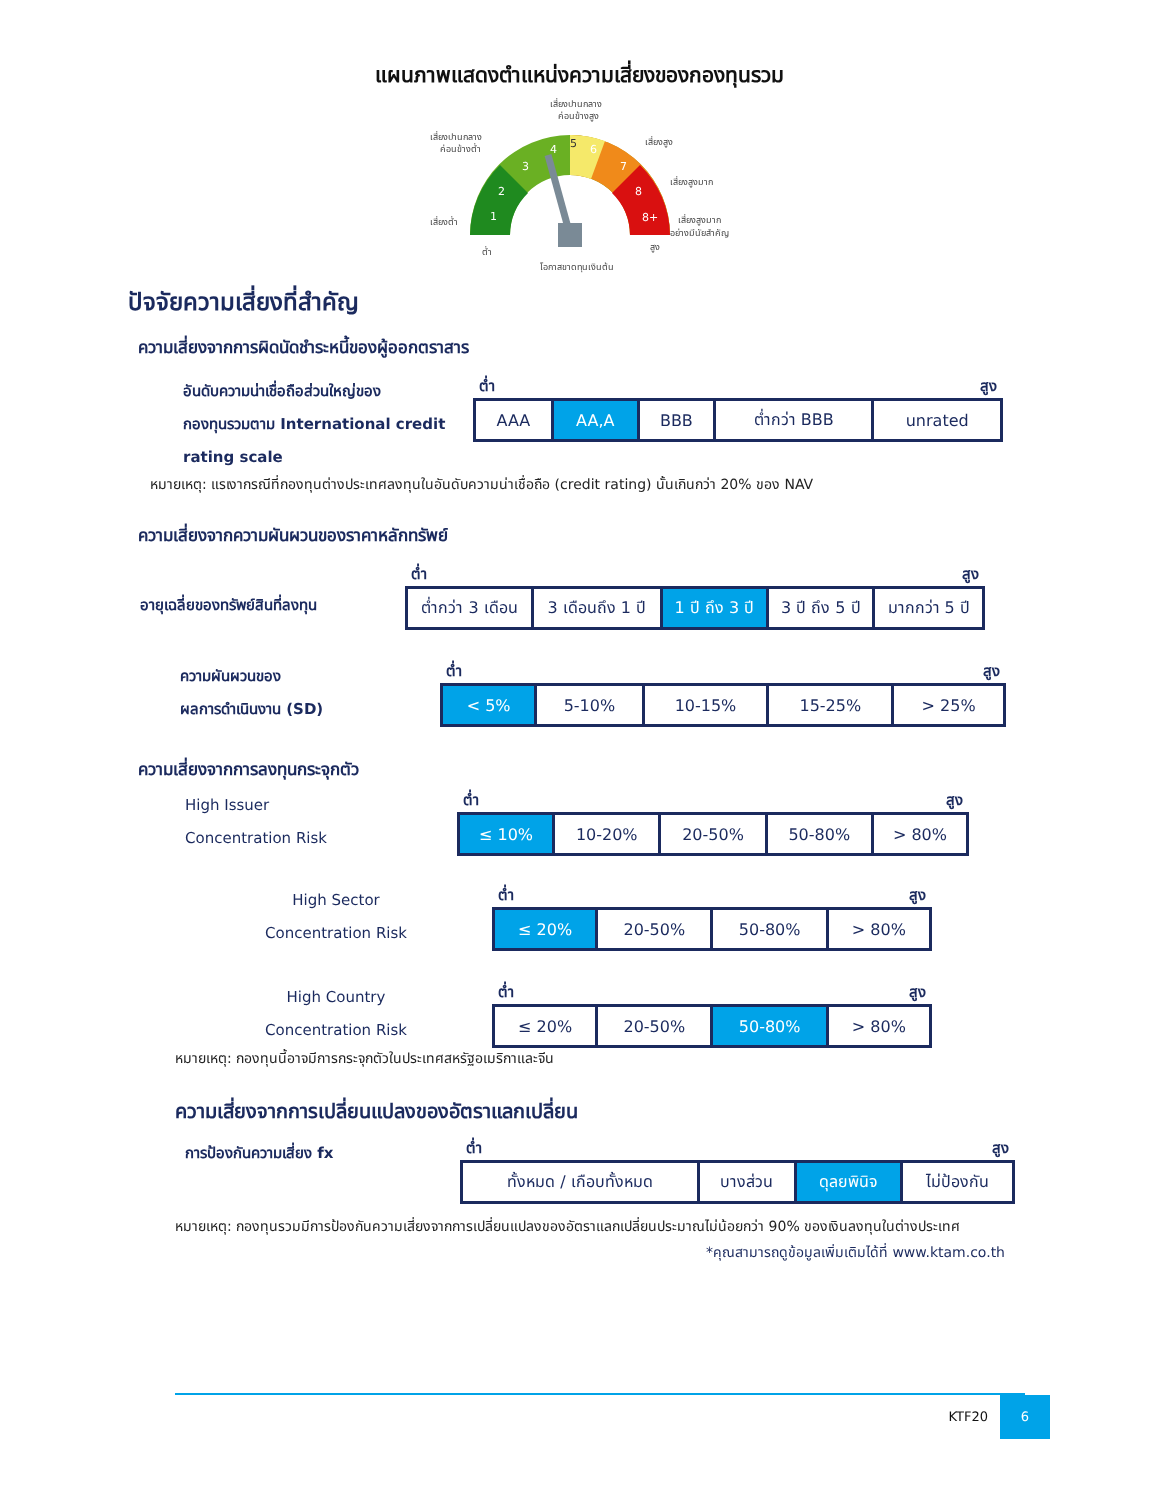แผนภาพแสดงตำแหน่งความเสี่ยงของกองทุนรวม
เสี่ยงปานกลาง
ค่อนข้างสูง
เสี่ยงปานกลาง
ค่อนข้างต่ำ
เสี่ยงสูง
เสี่ยงสูงมาก
เสี่ยงต่ำ
เสี่ยงสูงมาก
อย่างมีนัยสำคัญ
ต่ำ
สูง
โอกาสขาดทุนเงินต้น
1
2
3
4
5
6
7
8
8+
ปัจจัยความเสี่ยงที่สำคัญ
ความเสี่ยงจากการผิดนัดชำระหนี้ของผู้ออกตราสาร
อันดับความน่าเชื่อถือส่วนใหญ่ของ
กองทุนรวมตาม International credit
rating scale
ต่ำ สูง
| AAA | AA,A | BBB | ต่ำกว่า BBB | unrated |
หมายเหตุ: แรเงากรณีที่กองทุนต่างประเทศลงทุนในอันดับความน่าเชื่อถือ (credit rating) นั้นเกินกว่า 20% ของ NAV
ความเสี่ยงจากความผันผวนของราคาหลักทรัพย์
อายุเฉลี่ยของทรัพย์สินที่ลงทุน
ต่ำ สูง
| ต่ำกว่า 3 เดือน | 3 เดือนถึง 1 ปี | 1 ปี ถึง 3 ปี | 3 ปี ถึง 5 ปี | มากกว่า 5 ปี |
ความผันผวนของ
ผลการดำเนินงาน (SD)
ต่ำ สูง
| < 5% | 5-10% | 10-15% | 15-25% | > 25% |
ความเสี่ยงจากการลงทุนกระจุกตัว
High Issuer
Concentration Risk
ต่ำ สูง
| ≤ 10% | 10-20% | 20-50% | 50-80% | > 80% |
High Sector
Concentration Risk
ต่ำ สูง
| ≤ 20% | 20-50% | 50-80% | > 80% |
High Country
Concentration Risk
ต่ำ สูง
| ≤ 20% | 20-50% | 50-80% | > 80% |
หมายเหตุ: กองทุนนี้อาจมีการกระจุกตัวในประเทศสหรัฐอเมริกาและจีน
ความเสี่ยงจากการเปลี่ยนแปลงของอัตราแลกเปลี่ยน
การป้องกันความเสี่ยง fx
ต่ำ สูง
| ทั้งหมด / เกือบทั้งหมด | บางส่วน | ดุลยพินิจ | ไม่ป้องกัน |
หมายเหตุ: กองทุนรวมมีการป้องกันความเสี่ยงจากการเปลี่ยนแปลงของอัตราแลกเปลี่ยนประมาณไม่น้อยกว่า 90% ของเงินลงทุนในต่างประเทศ
*คุณสามารถดูข้อมูลเพิ่มเติมได้ที่ www.ktam.co.th
KTF20 6